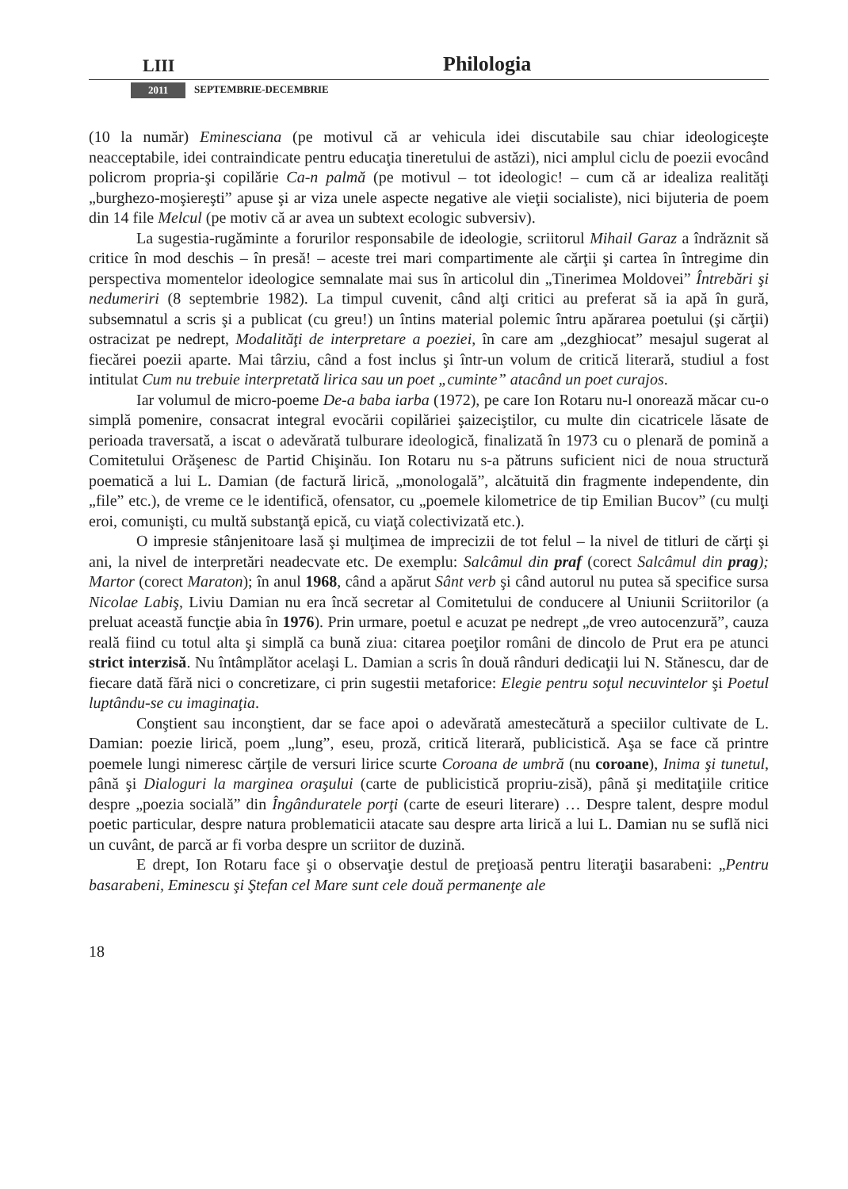LIII Philologia
2011 SEPTEMBRIE-DECEMBRIE
(10 la număr) Eminesciana (pe motivul că ar vehicula idei discutabile sau chiar ideologiceşte neacceptabile, idei contraindicate pentru educaţia tineretului de astăzi), nici amplul ciclu de poezii evocând policrom propria-şi copilărie Ca-n palmă (pe motivul – tot ideologic! – cum că ar idealiza realităţi „burghezo-moşiereşti” apuse şi ar viza unele aspecte negative ale vieţii socialiste), nici bijuteria de poem din 14 file Melcul (pe motiv că ar avea un subtext ecologic subversiv).
La sugestia-rugăminte a forurilor responsabile de ideologie, scriitorul Mihail Garaz a îndrăznit să critice în mod deschis – în presă! – aceste trei mari compartimente ale cărţii şi cartea în întregime din perspectiva momentelor ideologice semnalate mai sus în articolul din „Tinerimea Moldovei” Întrebări şi nedumeriri (8 septembrie 1982). La timpul cuvenit, când alţi critici au preferat să ia apă în gură, subsemnatul a scris şi a publicat (cu greu!) un întins material polemic întru apărarea poetului (şi cărţii) ostracizat pe nedrept, Modalităţi de interpretare a poeziei, în care am „dezghiocat” mesajul sugerat al fiecărei poezii aparte. Mai târziu, când a fost inclus şi într-un volum de critică literară, studiul a fost intitulat Cum nu trebuie interpretată lirica sau un poet „cuminte” atacând un poet curajos.
Iar volumul de micro-poeme De-a baba iarba (1972), pe care Ion Rotaru nu-l onorează măcar cu-o simplă pomenire, consacrat integral evocării copilăriei şaizeciştilor, cu multe din cicatricele lăsate de perioada traversată, a iscat o adevărată tulburare ideologică, finalizată în 1973 cu o plenară de pomină a Comitetului Orăşenesc de Partid Chişinău. Ion Rotaru nu s-a pătruns suficient nici de noua structură poematică a lui L. Damian (de factură lirică, „monologală”, alcătuită din fragmente independente, din „file” etc.), de vreme ce le identifică, ofensator, cu „poemele kilometrice de tip Emilian Bucov” (cu mulţi eroi, comunişti, cu multă substanţă epică, cu viaţă colectivizată etc.).
O impresie stânjenitoare lasă şi mulţimea de imprecizii de tot felul – la nivel de titluri de cărţi şi ani, la nivel de interpretări neadecvate etc. De exemplu: Salcâmul din praf (corect Salcâmul din prag); Martor (corect Maraton); în anul 1968, când a apărut Sânt verb şi când autorul nu putea să specifice sursa Nicolae Labiş, Liviu Damian nu era încă secretar al Comitetului de conducere al Uniunii Scriitorilor (a preluat această funcţie abia în 1976). Prin urmare, poetul e acuzat pe nedrept „de vreo autocenzură”, cauza reală fiind cu totul alta şi simplă ca bună ziua: citarea poeţilor români de dincolo de Prut era pe atunci strict interzisă. Nu întâmplător acelaşi L. Damian a scris în două rânduri dedicaţii lui N. Stănescu, dar de fiecare dată fără nici o concretizare, ci prin sugestii metaforice: Elegie pentru soţul necuvintelor şi Poetul luptându-se cu imaginaţia.
Conştient sau inconştient, dar se face apoi o adevărată amestecătură a speciilor cultivate de L. Damian: poezie lirică, poem „lung”, eseu, proză, critică literară, publicistică. Aşa se face că printre poemele lungi nimeresc cărţile de versuri lirice scurte Coroana de umbră (nu coroane), Inima şi tunetul, până şi Dialoguri la marginea oraşului (carte de publicistică propriu-zisă), până şi meditaţiile critice despre „poezia socială” din Îngânduratele porţi (carte de eseuri literare) … Despre talent, despre modul poetic particular, despre natura problematicii atacate sau despre arta lirică a lui L. Damian nu se suflă nici un cuvânt, de parcă ar fi vorba despre un scriitor de duzină.
E drept, Ion Rotaru face şi o observaţie destul de preţioasă pentru literaţii basarabeni: „Pentru basarabeni, Eminescu şi Ştefan cel Mare sunt cele două permanenţe ale
18